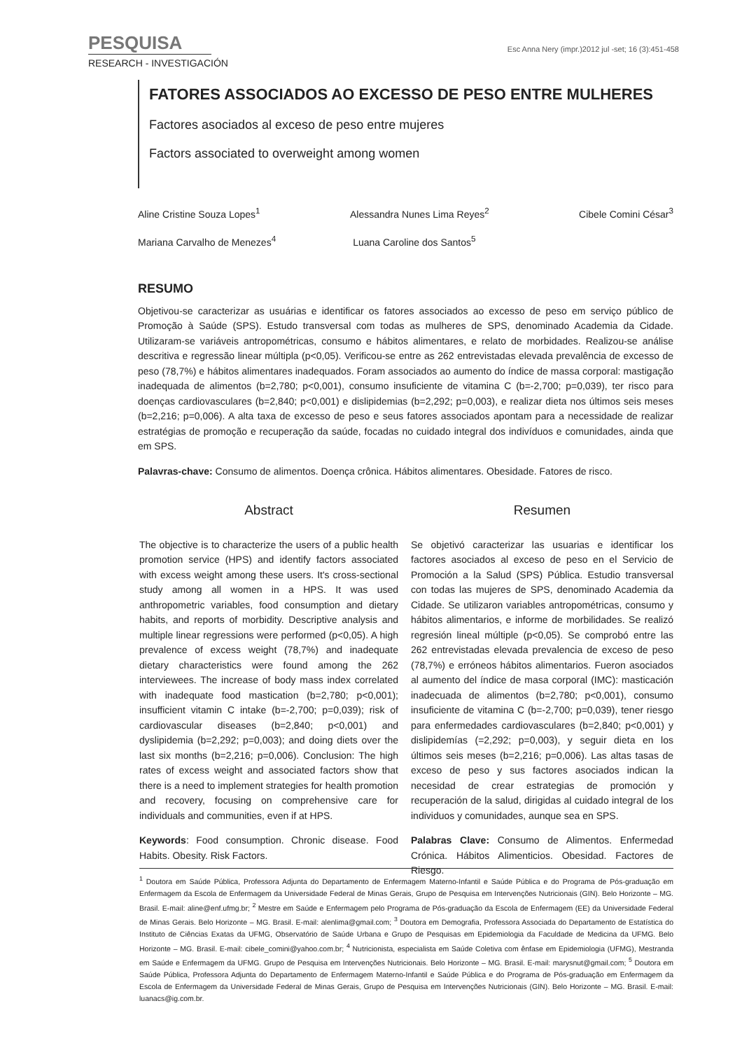PESQUISA Esc Anna Nery (impr.)2012 jul -set; 16 (3):451-458
RESEARCH - INVESTIGACIÓN
FATORES ASSOCIADOS AO EXCESSO DE PESO ENTRE MULHERES
Factores asociados al exceso de peso entre mujeres
Factors associated to overweight among women
Aline Cristine Souza Lopes<sup>1</sup> Alessandra Nunes Lima Reyes<sup>2</sup> Cibele Comini César<sup>3</sup>
Mariana Carvalho de Menezes<sup>4</sup> Luana Caroline dos Santos<sup>5</sup>
RESUMO
Objetivou-se caracterizar as usuárias e identificar os fatores associados ao excesso de peso em serviço público de Promoção à Saúde (SPS). Estudo transversal com todas as mulheres de SPS, denominado Academia da Cidade. Utilizaram-se variáveis antropométricas, consumo e hábitos alimentares, e relato de morbidades. Realizou-se análise descritiva e regressão linear múltipla (p<0,05). Verificou-se entre as 262 entrevistadas elevada prevalência de excesso de peso (78,7%) e hábitos alimentares inadequados. Foram associados ao aumento do índice de massa corporal: mastigação inadequada de alimentos (b=2,780; p<0,001), consumo insuficiente de vitamina C (b=-2,700; p=0,039), ter risco para doenças cardiovasculares (b=2,840; p<0,001) e dislipidemias (b=2,292; p=0,003), e realizar dieta nos últimos seis meses (b=2,216; p=0,006). A alta taxa de excesso de peso e seus fatores associados apontam para a necessidade de realizar estratégias de promoção e recuperação da saúde, focadas no cuidado integral dos indivíduos e comunidades, ainda que em SPS.
Palavras-chave: Consumo de alimentos. Doença crônica. Hábitos alimentares. Obesidade. Fatores de risco.
Abstract
The objective is to characterize the users of a public health promotion service (HPS) and identify factors associated with excess weight among these users. It's cross-sectional study among all women in a HPS. It was used anthropometric variables, food consumption and dietary habits, and reports of morbidity. Descriptive analysis and multiple linear regressions were performed (p<0,05). A high prevalence of excess weight (78,7%) and inadequate dietary characteristics were found among the 262 interviewees. The increase of body mass index correlated with inadequate food mastication (b=2,780; p<0,001); insufficient vitamin C intake (b=-2,700; p=0,039); risk of cardiovascular diseases (b=2,840; p<0,001) and dyslipidemia (b=2,292; p=0,003); and doing diets over the last six months (b=2,216; p=0,006). Conclusion: The high rates of excess weight and associated factors show that there is a need to implement strategies for health promotion and recovery, focusing on comprehensive care for individuals and communities, even if at HPS.
Keywords: Food consumption. Chronic disease. Food Habits. Obesity. Risk Factors.
Resumen
Se objetivó caracterizar las usuarias e identificar los factores asociados al exceso de peso en el Servicio de Promoción a la Salud (SPS) Pública. Estudio transversal con todas las mujeres de SPS, denominado Academia da Cidade. Se utilizaron variables antropométricas, consumo y hábitos alimentarios, e informe de morbilidades. Se realizó regresión lineal múltiple (p<0,05). Se comprobó entre las 262 entrevistadas elevada prevalencia de exceso de peso (78,7%) e erróneos hábitos alimentarios. Fueron asociados al aumento del índice de masa corporal (IMC): masticación inadecuada de alimentos (b=2,780; p<0,001), consumo insuficiente de vitamina C (b=-2,700; p=0,039), tener riesgo para enfermedades cardiovasculares (b=2,840; p<0,001) y dislipidemías (=2,292; p=0,003), y seguir dieta en los últimos seis meses (b=2,216; p=0,006). Las altas tasas de exceso de peso y sus factores asociados indican la necesidad de crear estrategias de promoción y recuperación de la salud, dirigidas al cuidado integral de los individuos y comunidades, aunque sea en SPS.
Palabras Clave: Consumo de Alimentos. Enfermedad Crónica. Hábitos Alimenticios. Obesidad. Factores de Riesgo.
<sup>1</sup> Doutora em Saúde Pública, Professora Adjunta do Departamento de Enfermagem Materno-Infantil e Saúde Pública e do Programa de Pós-graduação em Enfermagem da Escola de Enfermagem da Universidade Federal de Minas Gerais, Grupo de Pesquisa em Intervenções Nutricionais (GIN). Belo Horizonte – MG. Brasil. E-mail: aline@enf.ufmg.br; <sup>2</sup> Mestre em Saúde e Enfermagem pelo Programa de Pós-graduação da Escola de Enfermagem (EE) da Universidade Federal de Minas Gerais. Belo Horizonte – MG. Brasil. E-mail: alenlima@gmail.com; <sup>3</sup> Doutora em Demografia, Professora Associada do Departamento de Estatística do Instituto de Ciências Exatas da UFMG, Observatório de Saúde Urbana e Grupo de Pesquisas em Epidemiologia da Faculdade de Medicina da UFMG. Belo Horizonte – MG. Brasil. E-mail: cibele_comini@yahoo.com.br; <sup>4</sup> Nutricionista, especialista em Saúde Coletiva com ênfase em Epidemiologia (UFMG), Mestranda em Saúde e Enfermagem da UFMG. Grupo de Pesquisa em Intervenções Nutricionais. Belo Horizonte – MG. Brasil. E-mail: marysnut@gmail.com; <sup>5</sup> Doutora em Saúde Pública, Professora Adjunta do Departamento de Enfermagem Materno-Infantil e Saúde Pública e do Programa de Pós-graduação em Enfermagem da Escola de Enfermagem da Universidade Federal de Minas Gerais, Grupo de Pesquisa em Intervenções Nutricionais (GIN). Belo Horizonte – MG. Brasil. E-mail: luanacs@ig.com.br.